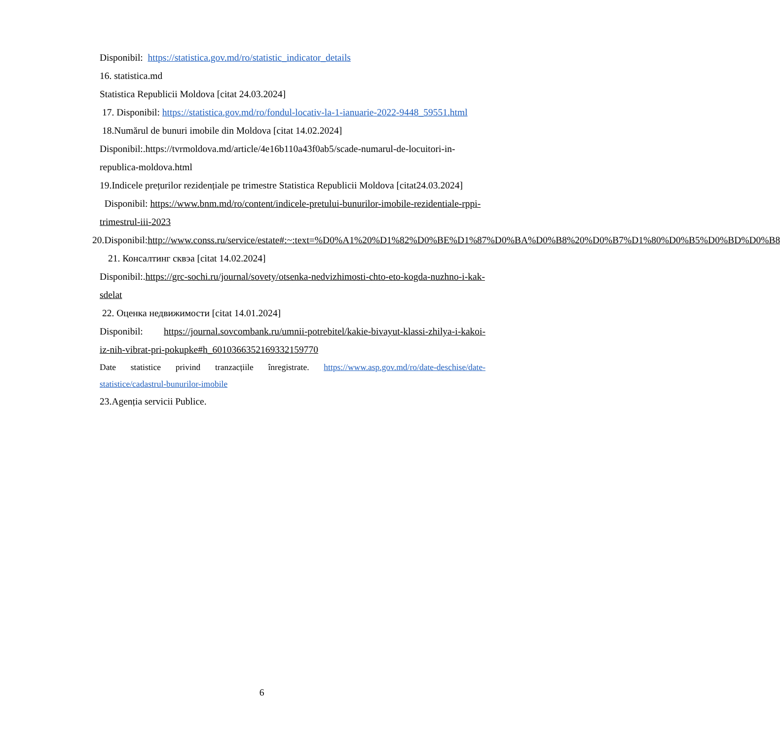Disponibil: https://statistica.gov.md/ro/statistic_indicator_details
16. statistica.md
Statistica Republicii Moldova [citat 24.03.2024]
17. Disponibil: https://statistica.gov.md/ro/fondul-locativ-la-1-ianuarie-2022-9448_59551.html
18.Numărul de bunuri imobile din Moldova [citat 14.02.2024]
Disponibil:.https://tvrmoldova.md/article/4e16b110a43f0ab5/scade-numarul-de-locuitori-in-republica-moldova.html
19.Indicele prețurilor rezidențiale pe trimestre Statistica Republicii Moldova [citat24.03.2024]
Disponibil: https://www.bnm.md/ro/content/indicele-pretului-bunurilor-imobile-rezidentiale-rppi-trimestrul-iii-2023
20.Disponibil:http://www.conss.ru/service/estate#:~:text=%D0%A1%20%D1%82%D0%BE%D1%87%D0%BA%D0%B8%20%D0%B7%D1%80%D0%B5%D0%BD%D0%B8
21. Консалтинг сквэа [citat 14.02.2024]
Disponibil:.https://grc-sochi.ru/journal/sovety/otsenka-nedvizhimosti-chto-eto-kogda-nuzhno-i-kak-sdelat
22. Оценка недвижимости [citat 14.01.2024]
Disponibil: https://journal.sovcombank.ru/umnii-potrebitel/kakie-bivayut-klassi-zhilya-i-kakoi-iz-nih-vibrat-pri-pokupke#h_6010366352169332159770
Date statistice privind tranzacțiile înregistrate. https://www.asp.gov.md/ro/date-deschise/date-statistice/cadastrul-bunurilor-imobile
23.Agenția servicii Publice.
6